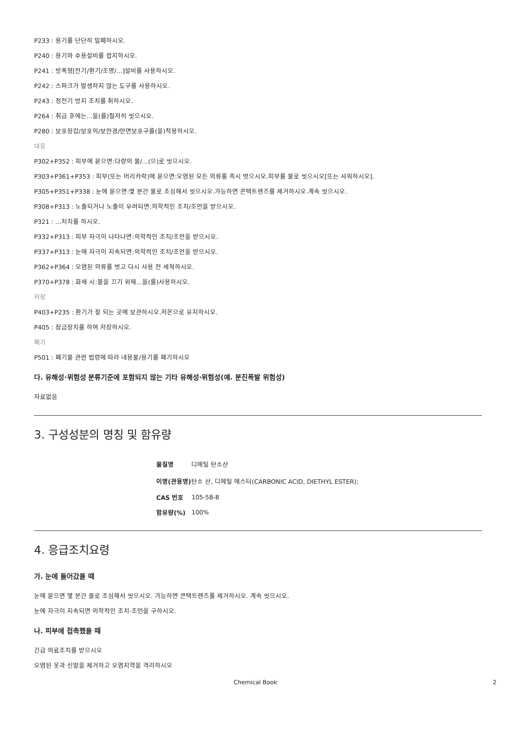P233 : 용기를 단단히 밀폐하시오.
P240 : 용기와 수용설비를 접지하시오.
P241 : 방폭형[전기/환기/조명/…]설비를 사용하시오.
P242 : 스파크가 발생하지 않는 도구를 사용하시오.
P243 : 정전기 방지 조치를 취하시오.
P264 : 취급 후에는…을(를)철저히 씻으시오.
P280 : 보호장갑/보호의/보안경/안면보호구를(을)착용하시오.
대응
P302+P352 : 피부에 묻으면:다량의 물/…(으)로 씻으시오.
P303+P361+P353 : 피부(또는 머리카락)에 묻으면:오염된 모든 의류를 즉시 벗으시오.피부를 물로 씻으시오[또는 샤워하시오].
P305+P351+P338 : 눈에 묻으면:몇 분간 물로 조심해서 씻으시오.가능하면 콘택트렌즈를 제거하시오.계속 씻으시오.
P308+P313 : 노출되거나 노출이 우려되면:의학적인 조치/조언을 받으시오.
P321 : …처치를 하시오.
P332+P313 : 피부 자극이 나타나면:의학적인 조치/조언을 받으시오.
P337+P313 : 눈에 자극이 지속되면:의학적인 조치/조언을 받으시오.
P362+P364 : 오염된 의류를 벗고 다시 사용 전 세척하시오.
P370+P378 : 화재 시:불을 끄기 위해…을(를)사용하시오.
저장
P403+P235 : 환기가 잘 되는 곳에 보관하시오.저온으로 유지하시오.
P405 : 잠금장치를 하여 저장하시오.
폐기
P501 : 폐기물 관련 법령에 따라 내용물/용기를 폐기하시오
다. 유해성·위험성 분류기준에 포함되지 않는 기타 유해성·위험성(예. 분진폭발 위험성)
자료없음
3. 구성성분의 명칭 및 함유량
| 물질명 | 디에틸 탄소산 |
| 이명(관용명) | 탄소 산, 디에틸 에스터(CARBONIC ACID, DIETHYL ESTER); |
| CAS 번호 | 105-58-8 |
| 함유량(%) | 100% |
4. 응급조치요령
가. 눈에 들어갔을 때
눈에 묻으면 몇 분간 물로 조심해서 씻으시오. 가능하면 콘택트렌즈를 제거하시오. 계속 씻으시오.
눈에 자극이 지속되면 의학적인 조치·조언을 구하시오.
나. 피부에 접촉했을 때
긴급 의료조치를 받으시오
오염된 옷과 신발을 제거하고 오염지역을 격리하시오
Chemical Book 2